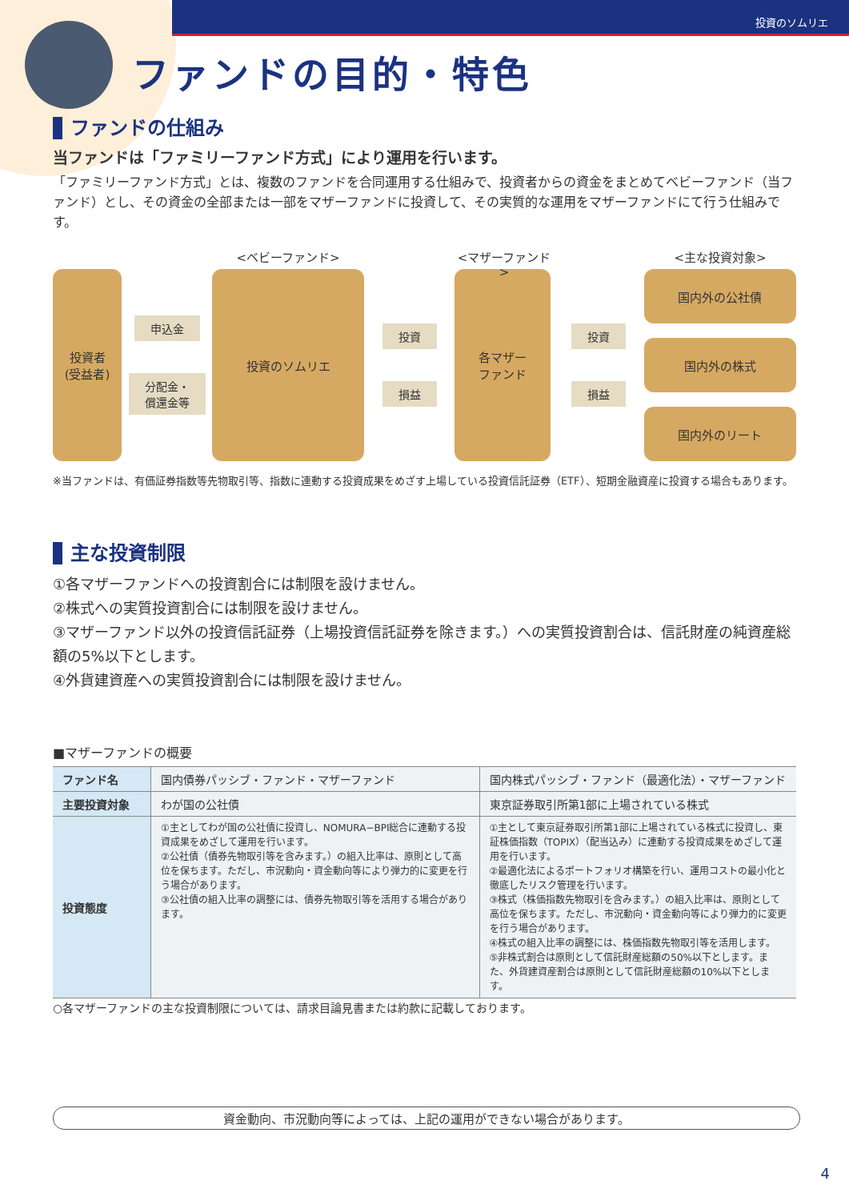投資のソムリエ
ファンドの目的・特色
ファンドの仕組み
当ファンドは「ファミリーファンド方式」により運用を行います。
「ファミリーファンド方式」とは、複数のファンドを合同運用する仕組みで、投資者からの資金をまとめてベビーファンド（当ファンド）とし、その資金の全部または一部をマザーファンドに投資して、その実質的な運用をマザーファンドにて行う仕組みです。
投資者
(受益者)
申込金
分配金・
償還金等
<ベビーファンド>
投資のソムリエ
投資
損益
<マザーファンド>
各マザー
ファンド
投資
損益
<主な投資対象>
国内外の公社債
国内外の株式
国内外のリート
※当ファンドは、有価証券指数等先物取引等、指数に連動する投資成果をめざす上場している投資信託証券（ETF）、短期金融資産に投資する場合もあります。
主な投資制限
①各マザーファンドへの投資割合には制限を設けません。
②株式への実質投資割合には制限を設けません。
③マザーファンド以外の投資信託証券（上場投資信託証券を除きます。）への実質投資割合は、信託財産の純資産総額の5%以下とします。
④外貨建資産への実質投資割合には制限を設けません。
■マザーファンドの概要
| ファンド名 | 国内債券パッシブ・ファンド・マザーファンド | 国内株式パッシブ・ファンド（最適化法）・マザーファンド |
| 主要投資対象 | わが国の公社債 | 東京証券取引所第1部に上場されている株式 |
| 投資態度 | ①主としてわが国の公社債に投資し、NOMURA−BPI総合に連動する投資成果をめざして運用を行います。 ②公社債（債券先物取引等を含みます。）の組入比率は、原則として高位を保ちます。ただし、市況動向・資金動向等により弾力的に変更を行う場合があります。 ③公社債の組入比率の調整には、債券先物取引等を活用する場合があります。 | ①主として東京証券取引所第1部に上場されている株式に投資し、東証株価指数（TOPIX）（配当込み）に連動する投資成果をめざして運用を行います。 ②最適化法によるポートフォリオ構築を行い、運用コストの最小化と徹底したリスク管理を行います。 ③株式（株価指数先物取引を含みます。）の組入比率は、原則として高位を保ちます。ただし、市況動向・資金動向等により弾力的に変更を行う場合があります。 ④株式の組入比率の調整には、株価指数先物取引等を活用します。 ⑤非株式割合は原則として信託財産総額の50%以下とします。また、外貨建資産割合は原則として信託財産総額の10%以下とします。 |
○各マザーファンドの主な投資制限については、請求目論見書または約款に記載しております。
資金動向、市況動向等によっては、上記の運用ができない場合があります。
4